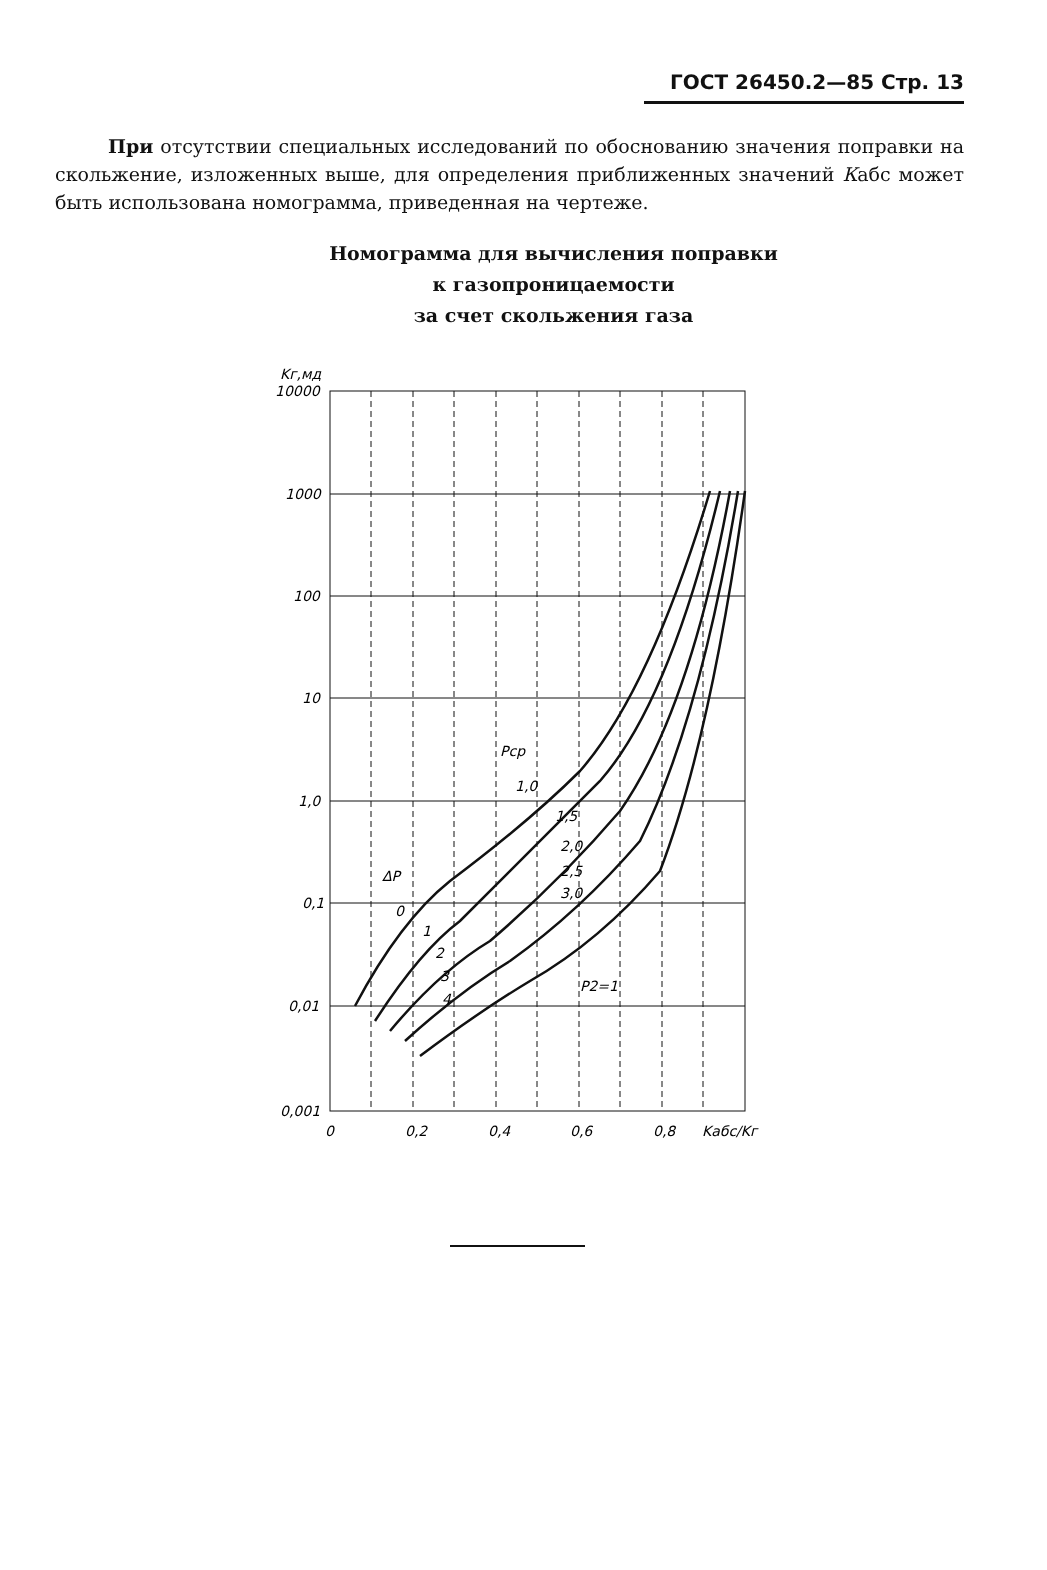ГОСТ 26450.2—85 Стр. 13
При отсутствии специальных исследований по обоснованию значения поправки на скольжение, изложенных выше, для определения приближенных значений Кабс может быть использована номограмма, приведенная на чертеже.
Номограмма для вычисления поправки
к газопроницаемости
за счет скольжения газа
Kг,мд
10000
1000
100
10
1,0
0,1
0,01
0,001
0
0,2
0,4
0,6
0,8
Kабс/Kг
Pср
1,0
1,5
2,0
2,5
3,0
ΔP
0
1
2
3
4
P2=1